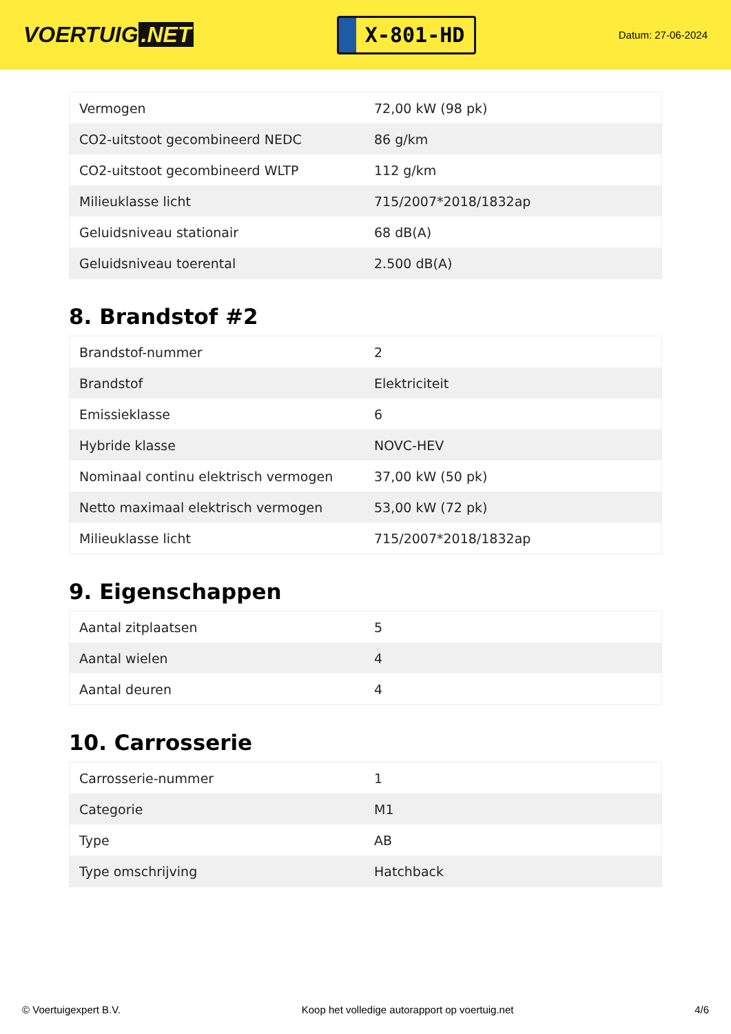VOERTUIG.NET
X-801-HD
Datum: 27-06-2024
| Vermogen | 72,00 kW (98 pk) |
| CO2-uitstoot gecombineerd NEDC | 86 g/km |
| CO2-uitstoot gecombineerd WLTP | 112 g/km |
| Milieuklasse licht | 715/2007*2018/1832ap |
| Geluidsniveau stationair | 68 dB(A) |
| Geluidsniveau toerental | 2.500 dB(A) |
8. Brandstof #2
| Brandstof-nummer | 2 |
| Brandstof | Elektriciteit |
| Emissieklasse | 6 |
| Hybride klasse | NOVC-HEV |
| Nominaal continu elektrisch vermogen | 37,00 kW (50 pk) |
| Netto maximaal elektrisch vermogen | 53,00 kW (72 pk) |
| Milieuklasse licht | 715/2007*2018/1832ap |
9. Eigenschappen
| Aantal zitplaatsen | 5 |
| Aantal wielen | 4 |
| Aantal deuren | 4 |
10. Carrosserie
| Carrosserie-nummer | 1 |
| Categorie | M1 |
| Type | AB |
| Type omschrijving | Hatchback |
© Voertuigexpert B.V. Koop het volledige autorapport op voertuig.net 4/6